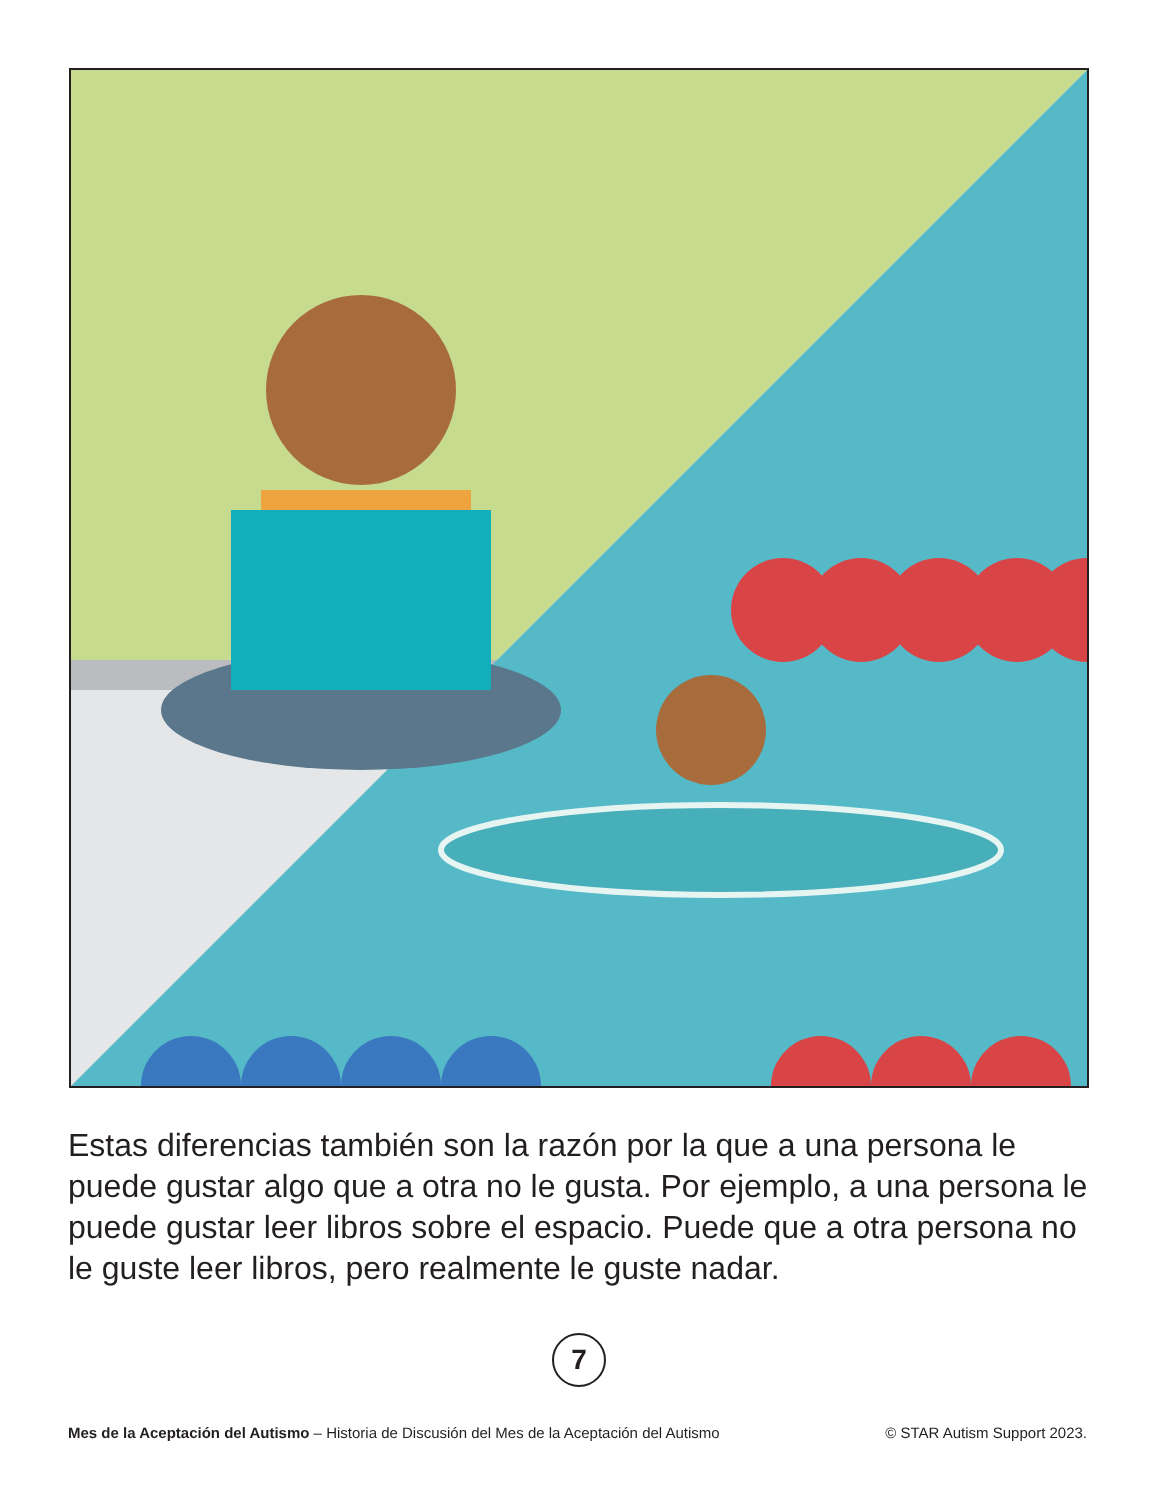Estas diferencias también son la razón por la que a una persona le puede gustar algo que a otra no le gusta. Por ejemplo, a una persona le puede gustar leer libros sobre el espacio. Puede que a otra persona no le guste leer libros, pero realmente le guste nadar.
7
Mes de la Aceptación del Autismo – Historia de Discusión del Mes de la Aceptación del Autismo © STAR Autism Support 2023.